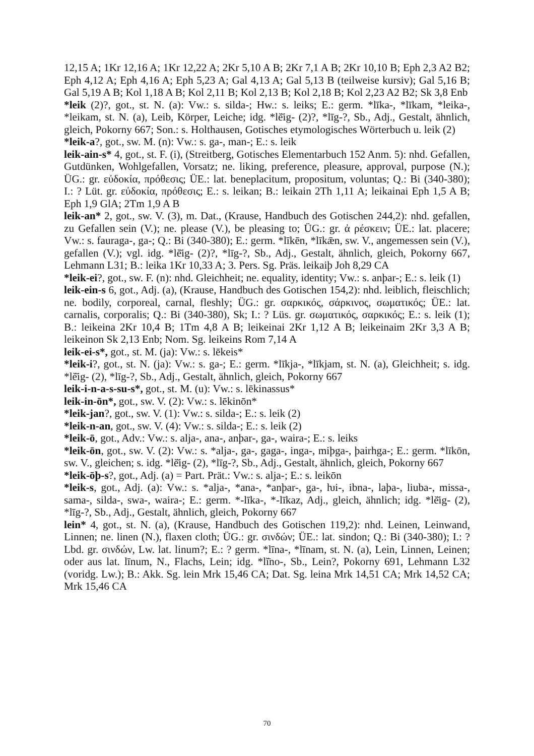12,15 A; 1Kr 12,16 A; 1Kr 12,22 A; 2Kr 5,10 A B; 2Kr 7,1 A B; 2Kr 10,10 B; Eph 2,3 A2 B2; Eph 4,12 A; Eph 4,16 A; Eph 5,23 A; Gal 4,13 A; Gal 5,13 B (teilweise kursiv); Gal 5,16 B; Gal 5,19 A B; Kol 1,18 A B; Kol 2,11 B; Kol 2,13 B; Kol 2,18 B; Kol 2,23 A2 B2; Sk 3,8 Enb
*leik (2)?, got., st. N. (a): Vw.: s. silda-; Hw.: s. leiks; E.: germ. *līka-, *līkam, *leika-, *leikam, st. N. (a), Leib, Körper, Leiche; idg. *lĕ̄ig- (2)?, *līg-?, Sb., Adj., Gestalt, ähnlich, gleich, Pokorny 667; Son.: s. Holthausen, Gotisches etymologisches Wörterbuch u. leik (2)
*leik-a?, got., sw. M. (n): Vw.: s. ga-, man-; E.: s. leik
leik-ain-s* 4, got., st. F. (i), (Streitberg, Gotisches Elementarbuch 152 Anm. 5): nhd. Gefallen, Gutdünken, Wohlgefallen, Vorsatz; ne. liking, preference, pleasure, approval, purpose (N.); ÜG.: gr. εὐδοκία, πρόθεσις; ÜE.: lat. beneplacitum, propositum, voluntas; Q.: Bi (340-380); I.: ? Lüt. gr. εὐδοκία, πρόθεσις; E.: s. leikan; B.: leikain 2Th 1,11 A; leikainai Eph 1,5 A B; Eph 1,9 GlA; 2Tm 1,9 A B
leik-an* 2, got., sw. V. (3), m. Dat., (Krause, Handbuch des Gotischen 244,2): nhd. gefallen, zu Gefallen sein (V.); ne. please (V.), be pleasing to; ÜG.: gr. ἀ ρέσκειν; ÜE.: lat. placere; Vw.: s. fauraga-, ga-; Q.: Bi (340-380); E.: germ. *līkēn, *līkǣn, sw. V., angemessen sein (V.), gefallen (V.); vgl. idg. *lĕ̄ig- (2)?, *līg-?, Sb., Adj., Gestalt, ähnlich, gleich, Pokorny 667, Lehmann L31; B.: leika 1Kr 10,33 A; 3. Pers. Sg. Präs. leikaiþ Joh 8,29 CA
*leik-ei?, got., sw. F. (n): nhd. Gleichheit; ne. equality, identity; Vw.: s. anþar-; E.: s. leik (1)
leik-ein-s 6, got., Adj. (a), (Krause, Handbuch des Gotischen 154,2): nhd. leiblich, fleischlich; ne. bodily, corporeal, carnal, fleshly; ÜG.: gr. σαρκικός, σάρκινος, σωματικός; ÜE.: lat. carnalis, corporalis; Q.: Bi (340-380), Sk; I.: ? Lüs. gr. σωματικός, σαρκικός; E.: s. leik (1); B.: leikeina 2Kr 10,4 B; 1Tm 4,8 A B; leikeinai 2Kr 1,12 A B; leikeinaim 2Kr 3,3 A B; leikeinon Sk 2,13 Enb; Nom. Sg. leikeins Rom 7,14 A
leik-ei-s*, got., st. M. (ja): Vw.: s. lēkeis*
*leik-i?, got., st. N. (ja): Vw.: s. ga-; E.: germ. *līkja-, *līkjam, st. N. (a), Gleichheit; s. idg. *lĕ̄ig- (2), *līg-?, Sb., Adj., Gestalt, ähnlich, gleich, Pokorny 667
leik-i-n-a-s-su-s*, got., st. M. (u): Vw.: s. lēkinassus*
leik-in-ōn*, got., sw. V. (2): Vw.: s. lēkinōn*
*leik-jan?, got., sw. V. (1): Vw.: s. silda-; E.: s. leik (2)
*leik-n-an, got., sw. V. (4): Vw.: s. silda-; E.: s. leik (2)
*leik-ō, got., Adv.: Vw.: s. alja-, ana-, anþar-, ga-, waira-; E.: s. leiks
*leik-ōn, got., sw. V. (2): Vw.: s. *alja-, ga-, gaga-, inga-, miþga-, þairhga-; E.: germ. *līkōn, sw. V., gleichen; s. idg. *lĕ̄ig- (2), *līg-?, Sb., Adj., Gestalt, ähnlich, gleich, Pokorny 667
*leik-ōþ-s?, got., Adj. (a) = Part. Prät.: Vw.: s. alja-; E.: s. leikōn
*leik-s, got., Adj. (a): Vw.: s. *alja-, *ana-, *anþar-, ga-, ƕi-, ibna-, laþa-, liuba-, missa-, sama-, silda-, swa-, waira-; E.: germ. *-līka-, *-līkaz, Adj., gleich, ähnlich; idg. *lĕ̄ig- (2), *līg-?, Sb., Adj., Gestalt, ähnlich, gleich, Pokorny 667
lein* 4, got., st. N. (a), (Krause, Handbuch des Gotischen 119,2): nhd. Leinen, Leinwand, Linnen; ne. linen (N.), flaxen cloth; ÜG.: gr. σινδών; ÜE.: lat. sindon; Q.: Bi (340-380); I.: ? Lbd. gr. σινδών, Lw. lat. linum?; E.: ? germ. *līna-, *līnam, st. N. (a), Lein, Linnen, Leinen; oder aus lat. līnum, N., Flachs, Lein; idg. *lĭ̄no-, Sb., Lein?, Pokorny 691, Lehmann L32 (voridg. Lw.); B.: Akk. Sg. lein Mrk 15,46 CA; Dat. Sg. leina Mrk 14,51 CA; Mrk 14,52 CA; Mrk 15,46 CA
70